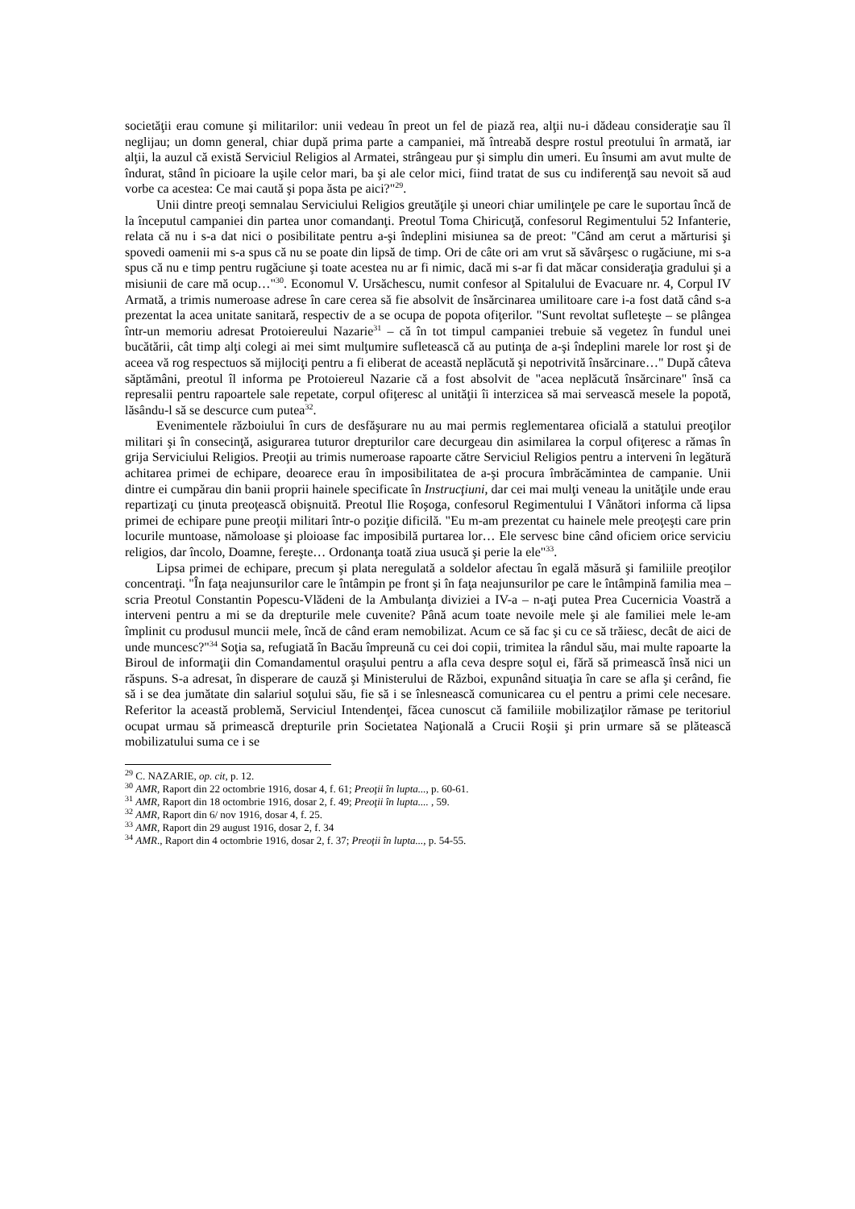societăţii erau comune şi militarilor: unii vedeau în preot un fel de piază rea, alţii nu-i dădeau consideraţie sau îl neglijau; un domn general, chiar după prima parte a campaniei, mă întreabă despre rostul preotului în armată, iar alţii, la auzul că există Serviciul Religios al Armatei, strângeau pur şi simplu din umeri. Eu însumi am avut multe de îndurat, stând în picioare la uşile celor mari, ba şi ale celor mici, fiind tratat de sus cu indiferenţă sau nevoit să aud vorbe ca acestea: Ce mai caută şi popa ăsta pe aici?"<sup>29</sup>.
Unii dintre preoţi semnalau Serviciului Religios greutăţile şi uneori chiar umilinţele pe care le suportau încă de la începutul campaniei din partea unor comandanţi. Preotul Toma Chiricuţă, confesorul Regimentului 52 Infanterie, relata că nu i s-a dat nici o posibilitate pentru a-şi îndeplini misiunea sa de preot: "Când am cerut a mărturisi şi spovedi oamenii mi s-a spus că nu se poate din lipsă de timp. Ori de câte ori am vrut să săvârşesc o rugăciune, mi s-a spus că nu e timp pentru rugăciune şi toate acestea nu ar fi nimic, dacă mi s-ar fi dat măcar consideraţia gradului şi a misiunii de care mă ocup…"<sup>30</sup>. Economul V. Ursăchescu, numit confesor al Spitalului de Evacuare nr. 4, Corpul IV Armată, a trimis numeroase adrese în care cerea să fie absolvit de însărcinarea umilitoare care i-a fost dată când s-a prezentat la acea unitate sanitară, respectiv de a se ocupa de popota ofiţerilor. "Sunt revoltat sufleteşte – se plângea într-un memoriu adresat Protoiereului Nazarie<sup>31</sup> – că în tot timpul campaniei trebuie să vegetez în fundul unei bucătării, cât timp alţi colegi ai mei simt mulţumire sufletească că au putinţa de a-şi îndeplini marele lor rost şi de aceea vă rog respectuos să mijlociţi pentru a fi eliberat de această neplăcută şi nepotrivită însărcinare…" După câteva săptămâni, preotul îl informa pe Protoiereul Nazarie că a fost absolvit de "acea neplăcută însărcinare" însă ca represalii pentru rapoartele sale repetate, corpul ofiţeresc al unităţii îi interzicea să mai servească mesele la popotă, lăsându-l să se descurce cum putea<sup>32</sup>.
Evenimentele războiului în curs de desfăşurare nu au mai permis reglementarea oficială a statului preoţilor militari şi în consecinţă, asigurarea tuturor drepturilor care decurgeau din asimilarea la corpul ofiţeresc a rămas în grija Serviciului Religios. Preoţii au trimis numeroase rapoarte către Serviciul Religios pentru a interveni în legătură achitarea primei de echipare, deoarece erau în imposibilitatea de a-şi procura îmbrăcămintea de campanie. Unii dintre ei cumpărau din banii proprii hainele specificate în Instrucţiuni, dar cei mai mulţi veneau la unităţile unde erau repartizaţi cu ţinuta preoţească obişnuită. Preotul Ilie Roşoga, confesorul Regimentului I Vânători informa că lipsa primei de echipare pune preoţii militari într-o poziţie dificilă. "Eu m-am prezentat cu hainele mele preoţeşti care prin locurile muntoase, nămoloase şi ploioase fac imposibilă purtarea lor… Ele servesc bine când oficiem orice serviciu religios, dar încolo, Doamne, fereşte… Ordonanţa toată ziua usucă şi perie la ele"<sup>33</sup>.
Lipsa primei de echipare, precum şi plata neregulată a soldelor afectau în egală măsură şi familiile preoţilor concentraţi. "În faţa neajunsurilor care le întâmpin pe front şi în faţa neajunsurilor pe care le întâmpină familia mea – scria Preotul Constantin Popescu-Vlădeni de la Ambulanţa diviziei a IV-a – n-aţi putea Prea Cucernicia Voastră a interveni pentru a mi se da drepturile mele cuvenite? Până acum toate nevoile mele şi ale familiei mele le-am împlinit cu produsul muncii mele, încă de când eram nemobilizat. Acum ce să fac şi cu ce să trăiesc, decât de aici de unde muncesc?"<sup>34</sup> Soţia sa, refugiată în Bacău împreună cu cei doi copii, trimitea la rândul său, mai multe rapoarte la Biroul de informaţii din Comandamentul oraşului pentru a afla ceva despre soţul ei, fără să primească însă nici un răspuns. S-a adresat, în disperare de cauză şi Ministerului de Război, expunând situaţia în care se afla şi cerând, fie să i se dea jumătate din salariul soţului său, fie să i se înlesnească comunicarea cu el pentru a primi cele necesare. Referitor la această problemă, Serviciul Intendenţei, făcea cunoscut că familiile mobilizaţilor rămase pe teritoriul ocupat urmau să primească drepturile prin Societatea Naţională a Crucii Roşii şi prin urmare să se plătească mobilizatului suma ce i se
<sup>29</sup> C. NAZARIE, op. cit, p. 12.
<sup>30</sup> AMR, Raport din 22 octombrie 1916, dosar 4, f. 61; Preoţii în lupta..., p. 60-61.
<sup>31</sup> AMR, Raport din 18 octombrie 1916, dosar 2, f. 49; Preoţii în lupta.... , 59.
<sup>32</sup> AMR, Raport din 6/ nov 1916, dosar 4, f. 25.
<sup>33</sup> AMR, Raport din 29 august 1916, dosar 2, f. 34
<sup>34</sup> AMR., Raport din 4 octombrie 1916, dosar 2, f. 37; Preoţii în lupta..., p. 54-55.